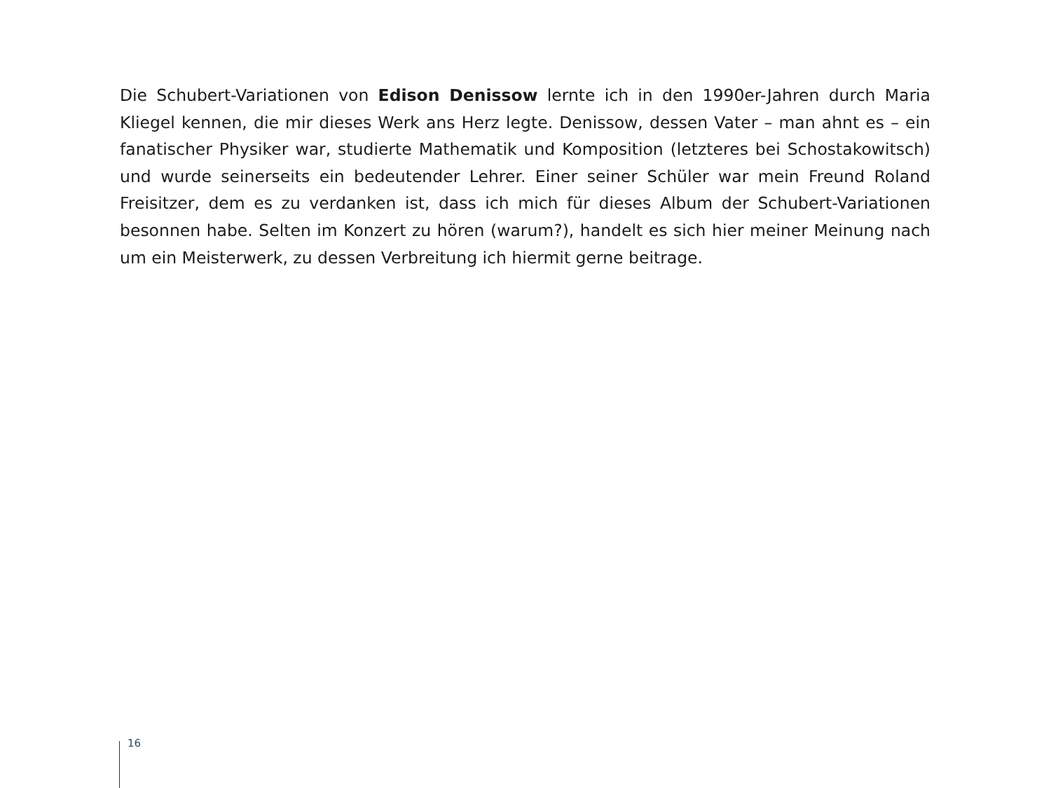Die Schubert-Variationen von Edison Denissow lernte ich in den 1990er-Jahren durch Maria Kliegel kennen, die mir dieses Werk ans Herz legte. Denissow, dessen Vater – man ahnt es – ein fanatischer Physiker war, studierte Mathematik und Komposition (letzteres bei Schostakowitsch) und wurde seinerseits ein bedeutender Lehrer. Einer seiner Schüler war mein Freund Roland Freisitzer, dem es zu verdanken ist, dass ich mich für dieses Album der Schubert-Variationen besonnen habe. Selten im Konzert zu hören (warum?), handelt es sich hier meiner Meinung nach um ein Meisterwerk, zu dessen Verbreitung ich hiermit gerne beitrage.
16